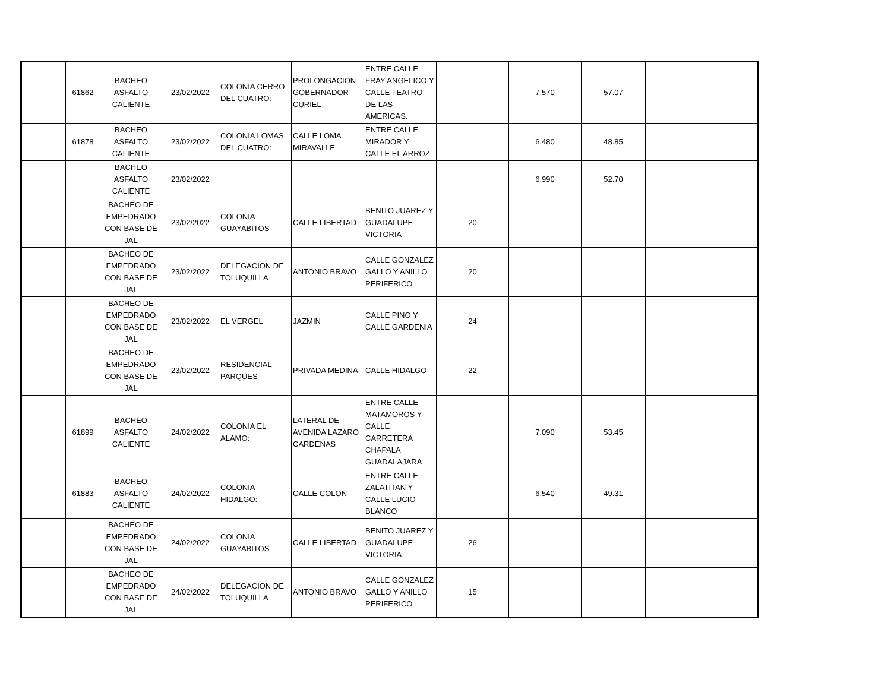| | 61862 | BACHEO ASFALTO CALIENTE | 23/02/2022 | COLONIA CERRO DEL CUATRO: | PROLONGACION GOBERNADOR CURIEL | ENTRE CALLE FRAY ANGELICO Y CALLE TEATRO DE LAS AMERICAS. | | 7.570 | 57.07 | | |
| | 61878 | BACHEO ASFALTO CALIENTE | 23/02/2022 | COLONIA LOMAS DEL CUATRO: | CALLE LOMA MIRAVALLE | ENTRE CALLE MIRADOR Y CALLE EL ARROZ | | 6.480 | 48.85 | | |
| | | BACHEO ASFALTO CALIENTE | 23/02/2022 | | | | | 6.990 | 52.70 | | |
| | | BACHEO DE EMPEDRADO CON BASE DE JAL | 23/02/2022 | COLONIA GUAYABITOS | CALLE LIBERTAD | BENITO JUAREZ Y GUADALUPE VICTORIA | 20 | | | | |
| | | BACHEO DE EMPEDRADO CON BASE DE JAL | 23/02/2022 | DELEGACION DE TOLUQUILLA | ANTONIO BRAVO | CALLE GONZALEZ GALLO Y ANILLO PERIFERICO | 20 | | | | |
| | | BACHEO DE EMPEDRADO CON BASE DE JAL | 23/02/2022 | EL VERGEL | JAZMIN | CALLE PINO Y CALLE GARDENIA | 24 | | | | |
| | | BACHEO DE EMPEDRADO CON BASE DE JAL | 23/02/2022 | RESIDENCIAL PARQUES | PRIVADA MEDINA | CALLE HIDALGO | 22 | | | | |
| | 61899 | BACHEO ASFALTO CALIENTE | 24/02/2022 | COLONIA EL ALAMO: | LATERAL DE AVENIDA LAZARO CARDENAS | ENTRE CALLE MATAMOROS Y CALLE CARRETERA CHAPALA GUADALAJARA | | 7.090 | 53.45 | | |
| | 61883 | BACHEO ASFALTO CALIENTE | 24/02/2022 | COLONIA HIDALGO: | CALLE COLON | ENTRE CALLE ZALATITAN Y CALLE LUCIO BLANCO | | 6.540 | 49.31 | | |
| | | BACHEO DE EMPEDRADO CON BASE DE JAL | 24/02/2022 | COLONIA GUAYABITOS | CALLE LIBERTAD | BENITO JUAREZ Y GUADALUPE VICTORIA | 26 | | | | |
| | | BACHEO DE EMPEDRADO CON BASE DE JAL | 24/02/2022 | DELEGACION DE TOLUQUILLA | ANTONIO BRAVO | CALLE GONZALEZ GALLO Y ANILLO PERIFERICO | 15 | | | | |